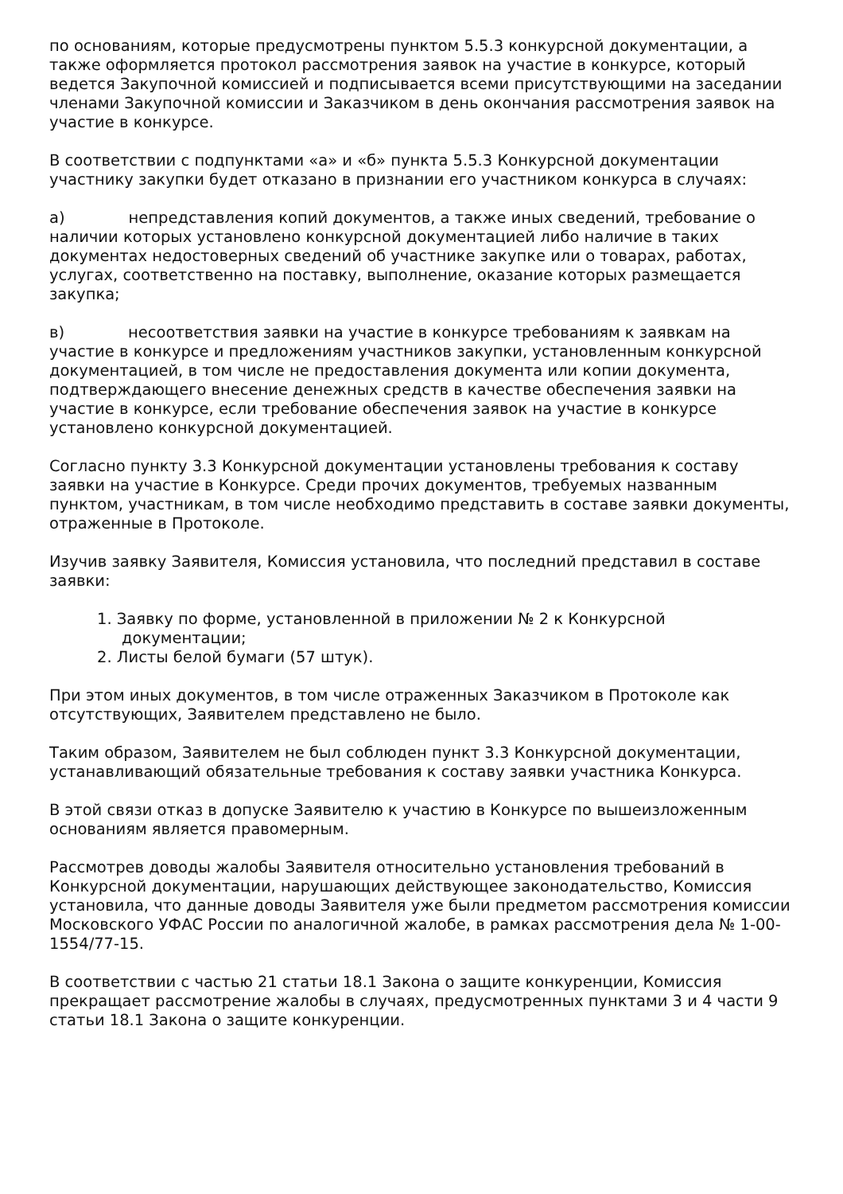по основаниям, которые предусмотрены пунктом 5.5.3 конкурсной документации, а также оформляется протокол рассмотрения заявок на участие в конкурсе, который ведется Закупочной комиссией и подписывается всеми присутствующими на заседании членами Закупочной комиссии и Заказчиком в день окончания рассмотрения заявок на участие в конкурсе.
В соответствии с подпунктами «а» и «б» пункта 5.5.3 Конкурсной документации участнику закупки будет отказано в признании его участником конкурса в случаях:
а) непредставления копий документов, а также иных сведений, требование о наличии которых установлено конкурсной документацией либо наличие в таких документах недостоверных сведений об участнике закупке или о товарах, работах, услугах, соответственно на поставку, выполнение, оказание которых размещается закупка;
в) несоответствия заявки на участие в конкурсе требованиям к заявкам на участие в конкурсе и предложениям участников закупки, установленным конкурсной документацией, в том числе не предоставления документа или копии документа, подтверждающего внесение денежных средств в качестве обеспечения заявки на участие в конкурсе, если требование обеспечения заявок на участие в конкурсе установлено конкурсной документацией.
Согласно пункту 3.3 Конкурсной документации установлены требования к составу заявки на участие в Конкурсе. Среди прочих документов, требуемых названным пунктом, участникам, в том числе необходимо представить в составе заявки документы, отраженные в Протоколе.
Изучив заявку Заявителя, Комиссия установила, что последний представил в составе заявки:
1. Заявку по форме, установленной в приложении № 2 к Конкурсной
документации;
2. Листы белой бумаги (57 штук).
При этом иных документов, в том числе отраженных Заказчиком в Протоколе как отсутствующих, Заявителем представлено не было.
Таким образом, Заявителем не был соблюден пункт 3.3 Конкурсной документации, устанавливающий обязательные требования к составу заявки участника Конкурса.
В этой связи отказ в допуске Заявителю к участию в Конкурсе по вышеизложенным основаниям является правомерным.
Рассмотрев доводы жалобы Заявителя относительно установления требований в Конкурсной документации, нарушающих действующее законодательство, Комиссия установила, что данные доводы Заявителя уже были предметом рассмотрения комиссии Московского УФАС России по аналогичной жалобе, в рамках рассмотрения дела № 1-00-1554/77-15.
В соответствии с частью 21 статьи 18.1 Закона о защите конкуренции, Комиссия прекращает рассмотрение жалобы в случаях, предусмотренных пунктами 3 и 4 части 9 статьи 18.1 Закона о защите конкуренции.